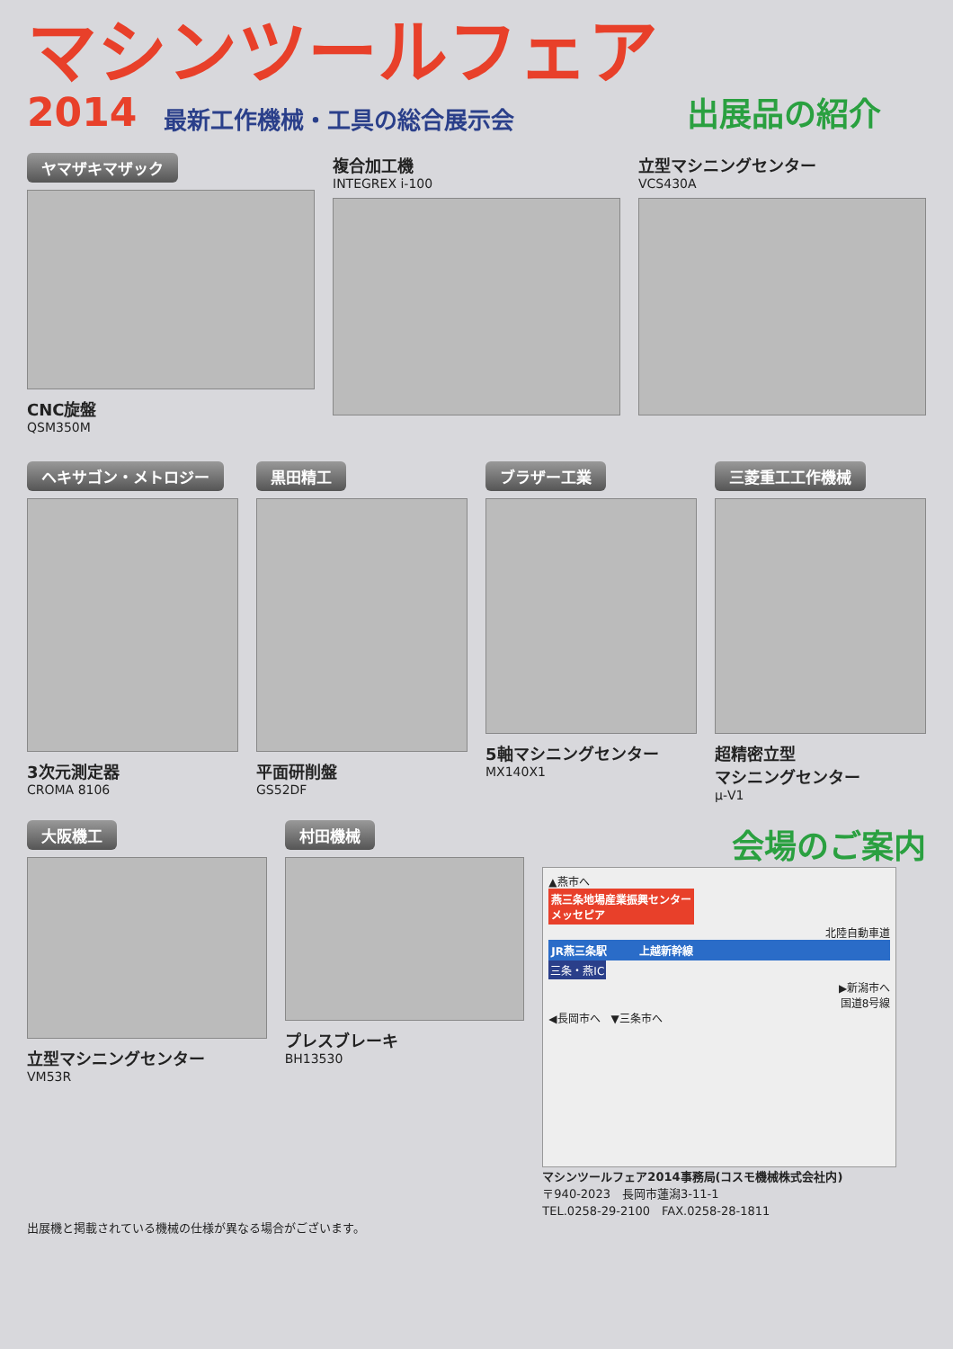マシンツールフェア
2014 最新工作機械・工具の総合展示会 出展品の紹介
ヤマザキマザック
CNC旋盤
QSM350M
複合加工機
INTEGREX i-100
立型マシニングセンター
VCS430A
ヘキサゴン・メトロジー
3次元測定器
CROMA 8106
黒田精工
平面研削盤
GS52DF
ブラザー工業
5軸マシニングセンター
MX140X1
三菱重工工作機械
超精密立型
マシニングセンター
μ-V1
大阪機工
立型マシニングセンター
VM53R
村田機械
プレスブレーキ
BH13530
会場のご案内
▲燕市へ
燕三条地場産業振興センター
メッセピア
北陸自動車道
JR燕三条駅　　　上越新幹線
三条・燕IC
▶新潟市へ
国道8号線
◀長岡市へ　▼三条市へ
マシンツールフェア2014事務局(コスモ機械株式会社内)
〒940-2023　長岡市蓮潟3-11-1
TEL.0258-29-2100　FAX.0258-28-1811
出展機と掲載されている機械の仕様が異なる場合がございます。